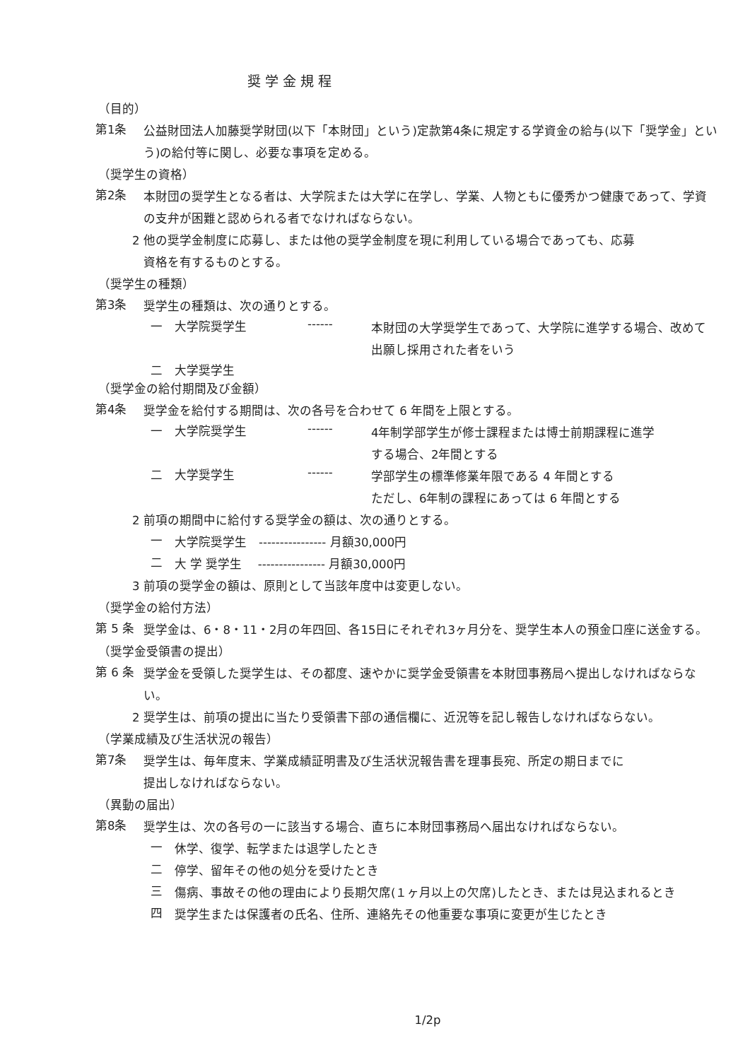奨学金規程
（目的）
第1条
公益財団法人加藤奨学財団(以下「本財団」という)定款第4条に規定する学資金の給与(以下「奨学金」という)の給付等に関し、必要な事項を定める。
（奨学生の資格）
第2条
本財団の奨学生となる者は、大学院または大学に在学し、学業、人物ともに優秀かつ健康であって、学資の支弁が困難と認められる者でなければならない。
2 他の奨学金制度に応募し、または他の奨学金制度を現に利用している場合であっても、応募
資格を有するものとする。
（奨学生の種類）
第3条
奨学生の種類は、次の通りとする。
一 大学院奨学生 ------
本財団の大学奨学生であって、大学院に進学する場合、改めて出願し採用された者をいう
二 大学奨学生
（奨学金の給付期間及び金額）
第4条
奨学金を給付する期間は、次の各号を合わせて 6 年間を上限とする。
一 大学院奨学生 ------
4年制学部学生が修士課程または博士前期課程に進学
する場合、2年間とする
二 大学奨学生 ------
学部学生の標準修業年限である 4 年間とする
ただし、6年制の課程にあっては 6 年間とする
2 前項の期間中に給付する奨学金の額は、次の通りとする。
一
大学院奨学生　---------------- 月額30,000円
二
大 学 奨学生　 ---------------- 月額30,000円
3 前項の奨学金の額は、原則として当該年度中は変更しない。
（奨学金の給付方法）
第 5 条
奨学金は、6・8・11・2月の年四回、各15日にそれぞれ3ヶ月分を、奨学生本人の預金口座に送金する。
（奨学金受領書の提出）
第 6 条
奨学金を受領した奨学生は、その都度、速やかに奨学金受領書を本財団事務局へ提出しなければならない。
2 奨学生は、前項の提出に当たり受領書下部の通信欄に、近況等を記し報告しなければならない。
（学業成績及び生活状況の報告）
第7条
奨学生は、毎年度末、学業成績証明書及び生活状況報告書を理事長宛、所定の期日までに
提出しなければならない。
（異動の届出）
第8条
奨学生は、次の各号の一に該当する場合、直ちに本財団事務局へ届出なければならない。
一
休学、復学、転学または退学したとき
二
停学、留年その他の処分を受けたとき
三
傷病、事故その他の理由により長期欠席(１ヶ月以上の欠席)したとき、または見込まれるとき
四
奨学生または保護者の氏名、住所、連絡先その他重要な事項に変更が生じたとき
1/2p